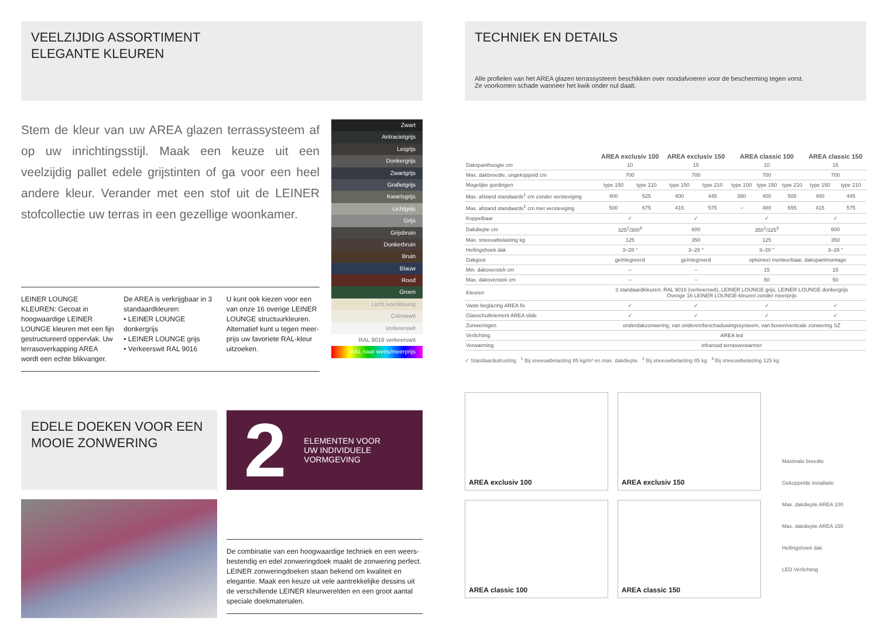VEELZIJDIG ASSORTIMENT
ELEGANTE KLEUREN
Stem de kleur van uw AREA glazen terrassysteem af op uw inrichtingsstijl. Maak een keuze uit een veelzijdig pallet edele grijstinten of ga voor een heel andere kleur. Verander met een stof uit de LEINER stofcollectie uw terras in een gezellige woonkamer.
LEINER LOUNGE KLEUREN: Gecoat in hoogwaardige LEINER LOUNGE kleuren met een fijn gestructureerd oppervlak. Uw terrasoverkapping AREA wordt een echte blikvanger.
De AREA is verkrijgbaar in 3 standaardkleuren:
• LEINER LOUNGE donkergrijs
• LEINER LOUNGE grijs
• Verkeerswit RAL 9016
U kunt ook kiezen voor een van onze 16 overige LEINER LOUNGE structuurkleuren. Alternatief kunt u tegen meer-prijs uw favoriete RAL-kleur uitzoeken.
Zwart
Antracietgrijs
Leigrijs
Donkergrijs
Zwartgrijs
Grafietgrijs
Kwartsgrijs
Lichtgrijs
Grijs
Grijsbruin
Donkerbruin
Bruin
Blauw
Rood
Groen
Licht ivoorkleurig
Crèmewit
Verkeerswit
RAL 9016 verkeerswit
RAL naar wens/meerprijs
EDELE DOEKEN VOOR EEN
MOOIE ZONWERING
2 ELEMENTEN VOOR
UW INDIVIDUELE
VORMGEVING
De combinatie van een hoogwaardige techniek en een weers-bestendig en edel zonweringdoek maakt de zonwering perfect. LEINER zonweringdoeken staan bekend om kwaliteit en elegantie. Maak een keuze uit vele aantrekkelijke dessins uit de verschillende LEINER kleurwerelden en een groot aantal speciale doekmaterialen.
TECHNIEK EN DETAILS
Alle profielen van het AREA glazen terrassysteem beschikken over noodafvoeren voor de bescherming tegen vorst.
Ze voorkomen schade wanneer het kwik onder nul daalt.
| | AREA exclusiv 100 | | AREA exclusiv 150 | | AREA classic 100 | | | AREA classic 150 | |
| --- | --- | --- | --- | --- | --- | --- | --- | --- | --- |
| Dakspanthoogte cm | 10 | | 15 | | 10 | | | 15 | |
| Max. dakbreedte, ongekoppeld cm | 700 | | 700 | | 700 | | | 700 | |
| Mogelijke gordingen | type 150 | type 210 | type 150 | type 210 | type 100 | type 150 | type 210 | type 150 | type 210 |
| Max. afstand standaards<sup>1</sup> cm zonder versteviging | 400 | 525 | 400 | 445 | 350 | 400 | 505 | 400 | 445 |
| Max. afstand standaards<sup>1</sup> cm met versteviging | 500 | 675 | 415 | 575 | – | 480 | 655 | 415 | 575 |
| Koppelbaar | ✓ | | ✓ | | ✓ | | | ✓ | |
| Dakdiepte cm | 325<sup>2</sup>/300<sup>3</sup> | | 600 | | 350<sup>2</sup>/325<sup>3</sup> | | | 600 | |
| Max. sneeuwbelasting kg | 125 | | 350 | | 125 | | | 350 | |
| Hellingshoek dak | 3–28 ° | | 3–28 ° | | 3–28 ° | | | 3–28 ° | |
| Dakgoot | geïntegreerd | | geïntegreerd | | optioneel monteerbaar, dakspantmontage | | | | |
| Min. dakoverstek cm | – | | – | | 15 | | | 15 | |
| Max. dakoverstek cm | – | | – | | 50 | | | 50 | |
| Kleuren | 3 standaardkleuren: RAL 9016 (verkeerswit), LEINER LOUNGE grijs, LEINER LOUNGE donkergrijs Overige 16 LEINER LOUNGE-kleuren zonder meerprijs | | | | | | | | |
| Vaste beglazing AREA fix | ✓ | | ✓ | | ✓ | | | ✓ | |
| Glasschuifelement AREA slide | ✓ | | ✓ | | ✓ | | | ✓ | |
| Zonweringen | onderdakzonwering, van onderen/beschaduwingssysteem, van boven/verticale zonwering SZ | | | | | | | | |
| Verlichting | AREA led | | | | | | | | |
| Verwarming | infrarood terrasverwarmer | | | | | | | | |
✓ Standaarduitrusting <sup>1</sup> Bij sneeuwbelasting 85 kg/m² en max. dakdiepte <sup>2</sup> Bij sneeuwbelasting 85 kg <sup>3</sup> Bij sneeuwbelasting 125 kg
AREA exclusiv 100
AREA exclusiv 150
AREA classic 100
AREA classic 150
Maximale breedte
Gekoppelde installatie
Max. dakdiepte AREA 100
Max. dakdiepte AREA 150
Hellingshoek dak
LED Verlichting